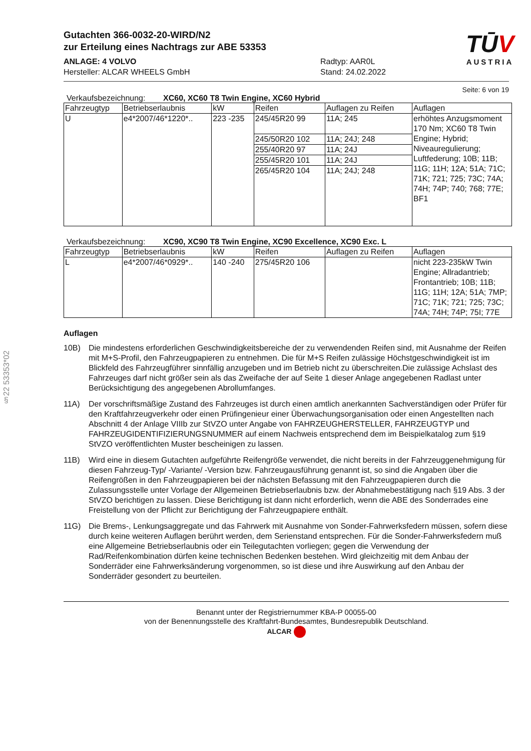§22 53353*02
TŪV
AUSTRIA
Gutachten 366-0032-20-WIRD/N2
zur Erteilung eines Nachtrags zur ABE 53353
ANLAGE: 4 VOLVO
Hersteller: ALCAR WHEELS GmbH
Radtyp: AAR0L
Stand: 24.02.2022
Seite: 6 von 19
Verkaufsbezeichnung: XC60, XC60 T8 Twin Engine, XC60 Hybrid
| Fahrzeugtyp | Betriebserlaubnis | kW | Reifen | Auflagen zu Reifen | Auflagen |
| --- | --- | --- | --- | --- | --- |
| U | e4*2007/46*1220*.. | 223 -235 | 245/45R20 99 | 11A; 245 | erhöhtes Anzugsmoment 170 Nm; XC60 T8 Twin Engine; Hybrid; Niveauregulierung; Luftfederung; 10B; 11B; 11G; 11H; 12A; 51A; 71C; 71K; 721; 725; 73C; 74A; 74H; 74P; 740; 768; 77E; BF1 |
| | | | 245/50R20 102 | 11A; 24J; 248 | |
| | | | 255/40R20 97 | 11A; 24J | |
| | | | 255/45R20 101 | 11A; 24J | |
| | | | 265/45R20 104 | 11A; 24J; 248 | |
Verkaufsbezeichnung: XC90, XC90 T8 Twin Engine, XC90 Excellence, XC90 Exc. L
| Fahrzeugtyp | Betriebserlaubnis | kW | Reifen | Auflagen zu Reifen | Auflagen |
| --- | --- | --- | --- | --- | --- |
| L | e4*2007/46*0929*.. | 140 -240 | 275/45R20 106 | | nicht 223-235kW Twin Engine; Allradantrieb; Frontantrieb; 10B; 11B; 11G; 11H; 12A; 51A; 7MP; 71C; 71K; 721; 725; 73C; 74A; 74H; 74P; 75I; 77E |
Auflagen
10B) Die mindestens erforderlichen Geschwindigkeitsbereiche der zu verwendenden Reifen sind, mit Ausnahme der Reifen mit M+S-Profil, den Fahrzeugpapieren zu entnehmen. Die für M+S Reifen zulässige Höchstgeschwindigkeit ist im Blickfeld des Fahrzeugführer sinnfällig anzugeben und im Betrieb nicht zu überschreiten.Die zulässige Achslast des Fahrzeuges darf nicht größer sein als das Zweifache der auf Seite 1 dieser Anlage angegebenen Radlast unter Berücksichtigung des angegebenen Abrollumfanges.
11A) Der vorschriftsmäßige Zustand des Fahrzeuges ist durch einen amtlich anerkannten Sachverständigen oder Prüfer für den Kraftfahrzeugverkehr oder einen Prüfingenieur einer Überwachungsorganisation oder einen Angestellten nach Abschnitt 4 der Anlage VIIIb zur StVZO unter Angabe von FAHRZEUGHERSTELLER, FAHRZEUGTYP und FAHRZEUGIDENTIFIZIERUNGSNUMMER auf einem Nachweis entsprechend dem im Beispielkatalog zum §19 StVZO veröffentlichten Muster bescheinigen zu lassen.
11B) Wird eine in diesem Gutachten aufgeführte Reifengröße verwendet, die nicht bereits in der Fahrzeuggenehmigung für diesen Fahrzeug-Typ/ -Variante/ -Version bzw. Fahrzeugausführung genannt ist, so sind die Angaben über die Reifengrößen in den Fahrzeugpapieren bei der nächsten Befassung mit den Fahrzeugpapieren durch die Zulassungsstelle unter Vorlage der Allgemeinen Betriebserlaubnis bzw. der Abnahmebestätigung nach §19 Abs. 3 der StVZO berichtigen zu lassen. Diese Berichtigung ist dann nicht erforderlich, wenn die ABE des Sonderrades eine Freistellung von der Pflicht zur Berichtigung der Fahrzeugpapiere enthält.
11G) Die Brems-, Lenkungsaggregate und das Fahrwerk mit Ausnahme von Sonder-Fahrwerksfedern müssen, sofern diese durch keine weiteren Auflagen berührt werden, dem Serienstand entsprechen. Für die Sonder-Fahrwerksfedern muß eine Allgemeine Betriebserlaubnis oder ein Teilegutachten vorliegen; gegen die Verwendung der Rad/Reifenkombination dürfen keine technischen Bedenken bestehen. Wird gleichzeitig mit dem Anbau der Sonderräder eine Fahrwerksänderung vorgenommen, so ist diese und ihre Auswirkung auf den Anbau der Sonderräder gesondert zu beurteilen.
Benannt unter der Registriernummer KBA-P 00055-00
von der Benennungsstelle des Kraftfahrt-Bundesamtes, Bundesrepublik Deutschland.
ALCAR